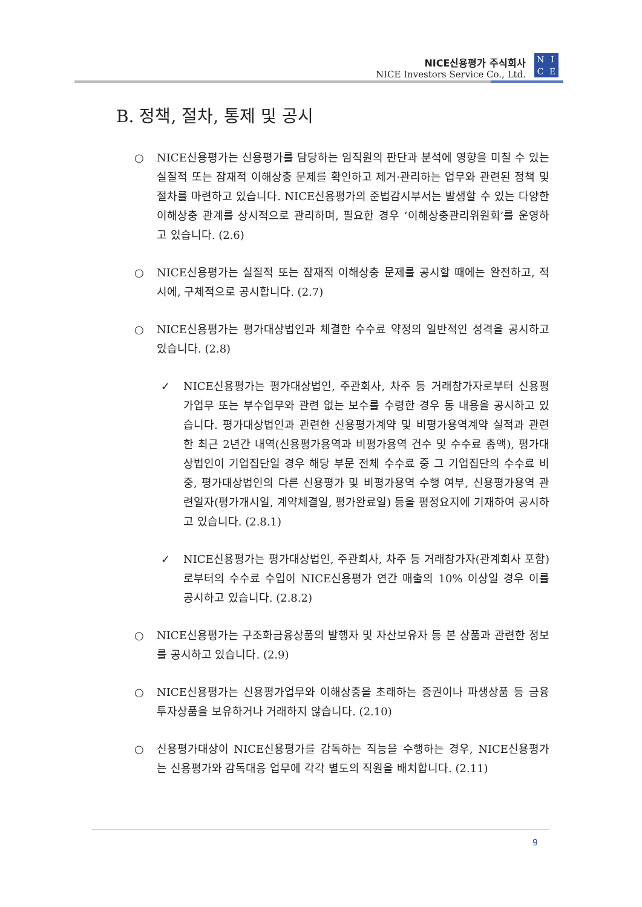NICE신용평가 주식회사
NICE Investors Service Co., Ltd.
NICE
B. 정책, 절차, 통제 및 공시
○ NICE신용평가는 신용평가를 담당하는 임직원의 판단과 분석에 영향을 미칠 수 있는 실질적 또는 잠재적 이해상충 문제를 확인하고 제거·관리하는 업무와 관련된 정책 및 절차를 마련하고 있습니다. NICE신용평가의 준법감시부서는 발생할 수 있는 다양한 이해상충 관계를 상시적으로 관리하며, 필요한 경우 ‘이해상충관리위원회’를 운영하고 있습니다. (2.6)
○ NICE신용평가는 실질적 또는 잠재적 이해상충 문제를 공시할 때에는 완전하고, 적시에, 구체적으로 공시합니다. (2.7)
○ NICE신용평가는 평가대상법인과 체결한 수수료 약정의 일반적인 성격을 공시하고 있습니다. (2.8)
✓ NICE신용평가는 평가대상법인, 주관회사, 차주 등 거래참가자로부터 신용평가업무 또는 부수업무와 관련 없는 보수를 수령한 경우 동 내용을 공시하고 있습니다. 평가대상법인과 관련한 신용평가계약 및 비평가용역계약 실적과 관련한 최근 2년간 내역(신용평가용역과 비평가용역 건수 및 수수료 총액), 평가대상법인이 기업집단일 경우 해당 부문 전체 수수료 중 그 기업집단의 수수료 비중, 평가대상법인의 다른 신용평가 및 비평가용역 수행 여부, 신용평가용역 관련일자(평가개시일, 계약체결일, 평가완료일) 등을 평정요지에 기재하여 공시하고 있습니다. (2.8.1)
✓ NICE신용평가는 평가대상법인, 주관회사, 차주 등 거래참가자(관계회사 포함)로부터의 수수료 수입이 NICE신용평가 연간 매출의 10% 이상일 경우 이를 공시하고 있습니다. (2.8.2)
○ NICE신용평가는 구조화금융상품의 발행자 및 자산보유자 등 본 상품과 관련한 정보를 공시하고 있습니다. (2.9)
○ NICE신용평가는 신용평가업무와 이해상충을 초래하는 증권이나 파생상품 등 금융투자상품을 보유하거나 거래하지 않습니다. (2.10)
○ 신용평가대상이 NICE신용평가를 감독하는 직능을 수행하는 경우, NICE신용평가는 신용평가와 감독대응 업무에 각각 별도의 직원을 배치합니다. (2.11)
9